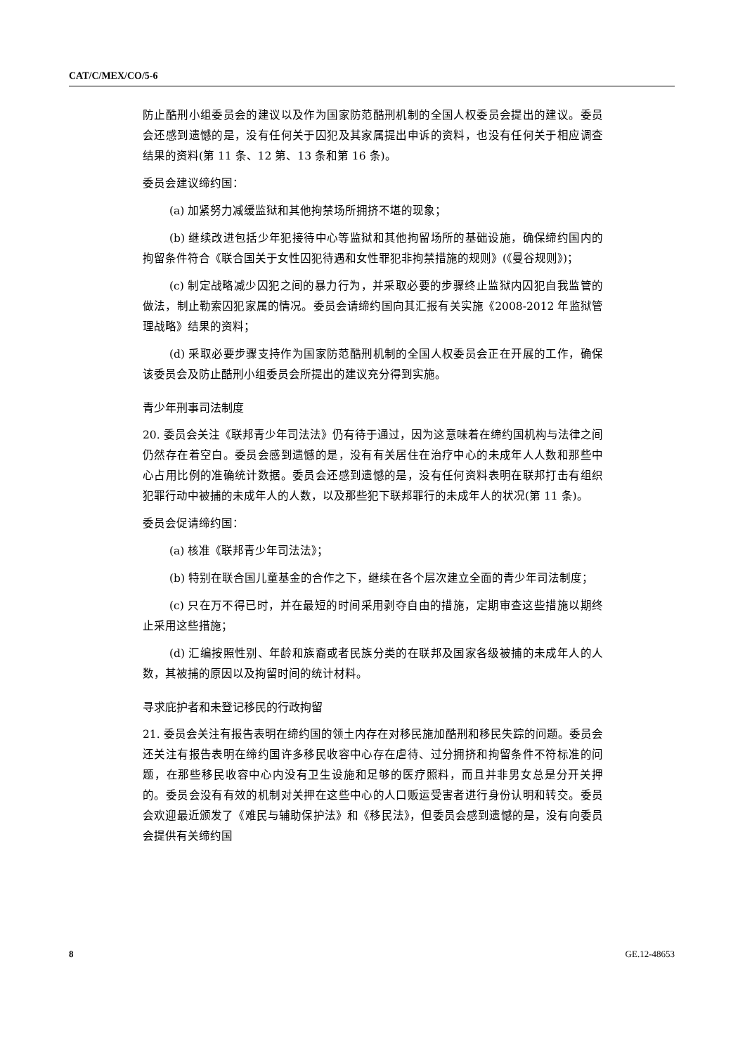CAT/C/MEX/CO/5-6
防止酷刑小组委员会的建议以及作为国家防范酷刑机制的全国人权委员会提出的建议。委员会还感到遗憾的是，没有任何关于囚犯及其家属提出申诉的资料，也没有任何关于相应调查结果的资料(第 11 条、12 第、13 条和第 16 条)。
委员会建议缔约国：
(a) 加紧努力减缓监狱和其他拘禁场所拥挤不堪的现象；
(b) 继续改进包括少年犯接待中心等监狱和其他拘留场所的基础设施，确保缔约国内的拘留条件符合《联合国关于女性囚犯待遇和女性罪犯非拘禁措施的规则》(《曼谷规则》)；
(c) 制定战略减少囚犯之间的暴力行为，并采取必要的步骤终止监狱内囚犯自我监管的做法，制止勒索囚犯家属的情况。委员会请缔约国向其汇报有关实施《2008-2012 年监狱管理战略》结果的资料；
(d) 采取必要步骤支持作为国家防范酷刑机制的全国人权委员会正在开展的工作，确保该委员会及防止酷刑小组委员会所提出的建议充分得到实施。
青少年刑事司法制度
20. 委员会关注《联邦青少年司法法》仍有待于通过，因为这意味着在缔约国机构与法律之间仍然存在着空白。委员会感到遗憾的是，没有有关居住在治疗中心的未成年人人数和那些中心占用比例的准确统计数据。委员会还感到遗憾的是，没有任何资料表明在联邦打击有组织犯罪行动中被捕的未成年人的人数，以及那些犯下联邦罪行的未成年人的状况(第 11 条)。
委员会促请缔约国：
(a) 核准《联邦青少年司法法》；
(b) 特别在联合国儿童基金的合作之下，继续在各个层次建立全面的青少年司法制度；
(c) 只在万不得已时，并在最短的时间采用剥夺自由的措施，定期审查这些措施以期终止采用这些措施；
(d) 汇编按照性别、年龄和族裔或者民族分类的在联邦及国家各级被捕的未成年人的人数，其被捕的原因以及拘留时间的统计材料。
寻求庇护者和未登记移民的行政拘留
21. 委员会关注有报告表明在缔约国的领土内存在对移民施加酷刑和移民失踪的问题。委员会还关注有报告表明在缔约国许多移民收容中心存在虐待、过分拥挤和拘留条件不符标准的问题，在那些移民收容中心内没有卫生设施和足够的医疗照料，而且并非男女总是分开关押的。委员会没有有效的机制对关押在这些中心的人口贩运受害者进行身份认明和转交。委员会欢迎最近颁发了《难民与辅助保护法》和《移民法》，但委员会感到遗憾的是，没有向委员会提供有关缔约国
8 GE.12-48653